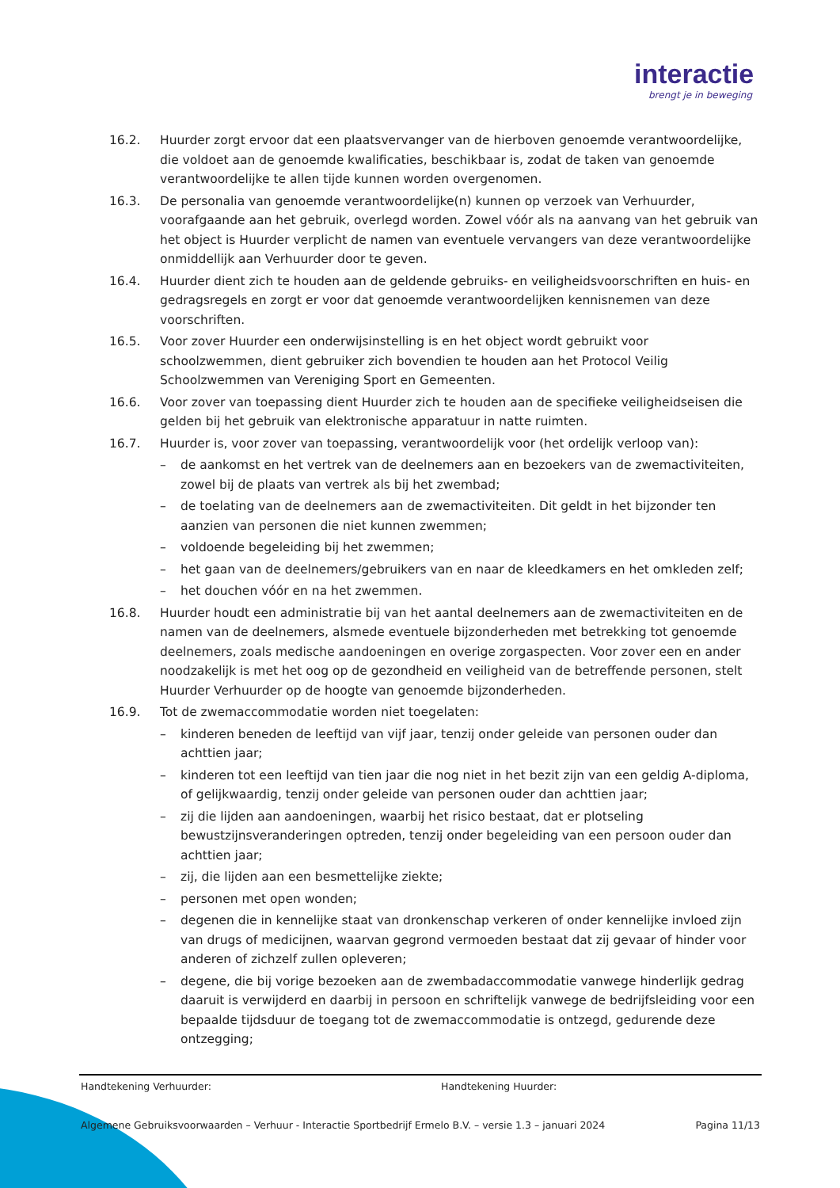interactie
brengt je in beweging
16.2. Huurder zorgt ervoor dat een plaatsvervanger van de hierboven genoemde verantwoordelijke, die voldoet aan de genoemde kwalificaties, beschikbaar is, zodat de taken van genoemde verantwoordelijke te allen tijde kunnen worden overgenomen.
16.3. De personalia van genoemde verantwoordelijke(n) kunnen op verzoek van Verhuurder, voorafgaande aan het gebruik, overlegd worden. Zowel vóór als na aanvang van het gebruik van het object is Huurder verplicht de namen van eventuele vervangers van deze verantwoordelijke onmiddellijk aan Verhuurder door te geven.
16.4. Huurder dient zich te houden aan de geldende gebruiks- en veiligheidsvoorschriften en huis- en gedragsregels en zorgt er voor dat genoemde verantwoordelijken kennisnemen van deze voorschriften.
16.5. Voor zover Huurder een onderwijsinstelling is en het object wordt gebruikt voor schoolzwemmen, dient gebruiker zich bovendien te houden aan het Protocol Veilig Schoolzwemmen van Vereniging Sport en Gemeenten.
16.6. Voor zover van toepassing dient Huurder zich te houden aan de specifieke veiligheidseisen die gelden bij het gebruik van elektronische apparatuur in natte ruimten.
16.7. Huurder is, voor zover van toepassing, verantwoordelijk voor (het ordelijk verloop van):
– de aankomst en het vertrek van de deelnemers aan en bezoekers van de zwemactiviteiten, zowel bij de plaats van vertrek als bij het zwembad;
– de toelating van de deelnemers aan de zwemactiviteiten. Dit geldt in het bijzonder ten aanzien van personen die niet kunnen zwemmen;
– voldoende begeleiding bij het zwemmen;
– het gaan van de deelnemers/gebruikers van en naar de kleedkamers en het omkleden zelf;
– het douchen vóór en na het zwemmen.
16.8. Huurder houdt een administratie bij van het aantal deelnemers aan de zwemactiviteiten en de namen van de deelnemers, alsmede eventuele bijzonderheden met betrekking tot genoemde deelnemers, zoals medische aandoeningen en overige zorgaspecten. Voor zover een en ander noodzakelijk is met het oog op de gezondheid en veiligheid van de betreffende personen, stelt Huurder Verhuurder op de hoogte van genoemde bijzonderheden.
16.9. Tot de zwemaccommodatie worden niet toegelaten:
– kinderen beneden de leeftijd van vijf jaar, tenzij onder geleide van personen ouder dan achttien jaar;
– kinderen tot een leeftijd van tien jaar die nog niet in het bezit zijn van een geldig A-diploma, of gelijkwaardig, tenzij onder geleide van personen ouder dan achttien jaar;
– zij die lijden aan aandoeningen, waarbij het risico bestaat, dat er plotseling bewustzijnsveranderingen optreden, tenzij onder begeleiding van een persoon ouder dan achttien jaar;
– zij, die lijden aan een besmettelijke ziekte;
– personen met open wonden;
– degenen die in kennelijke staat van dronkenschap verkeren of onder kennelijke invloed zijn van drugs of medicijnen, waarvan gegrond vermoeden bestaat dat zij gevaar of hinder voor anderen of zichzelf zullen opleveren;
– degene, die bij vorige bezoeken aan de zwembadaccommodatie vanwege hinderlijk gedrag daaruit is verwijderd en daarbij in persoon en schriftelijk vanwege de bedrijfsleiding voor een bepaalde tijdsduur de toegang tot de zwemaccommodatie is ontzegd, gedurende deze ontzegging;
Handtekening Verhuurder: Handtekening Huurder:
Algemene Gebruiksvoorwaarden – Verhuur - Interactie Sportbedrijf Ermelo B.V. – versie 1.3 – januari 2024 Pagina 11/13